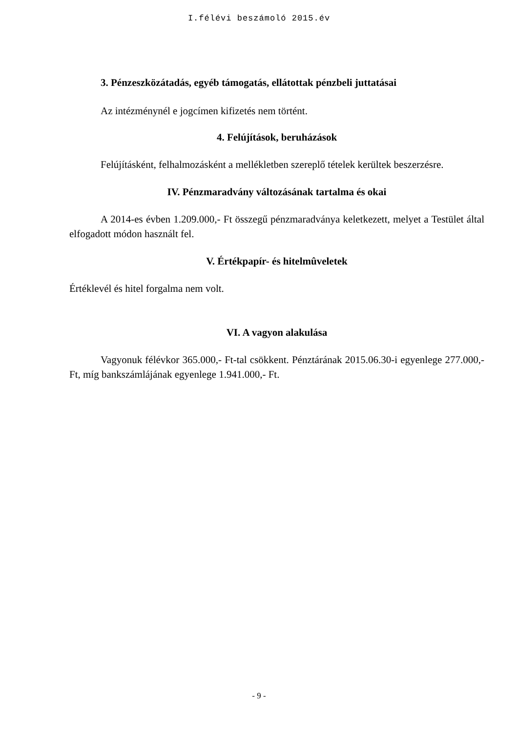I.félévi beszámoló 2015.év
3. Pénzeszközátadás, egyéb támogatás, ellátottak pénzbeli juttatásai
Az intézménynél e jogcímen kifizetés nem történt.
4. Felújítások, beruházások
Felújításként, felhalmozásként a mellékletben szereplő tételek kerültek beszerzésre.
IV. Pénzmaradvány változásának tartalma és okai
A 2014-es évben 1.209.000,- Ft összegű pénzmaradványa keletkezett, melyet a Testület által elfogadott módon használt fel.
V. Értékpapír- és hitelmûveletek
Értéklevél és hitel forgalma nem volt.
VI. A vagyon alakulása
Vagyonuk félévkor 365.000,- Ft-tal csökkent. Pénztárának 2015.06.30-i egyenlege 277.000,- Ft, míg bankszámlájának egyenlege 1.941.000,- Ft.
- 9 -